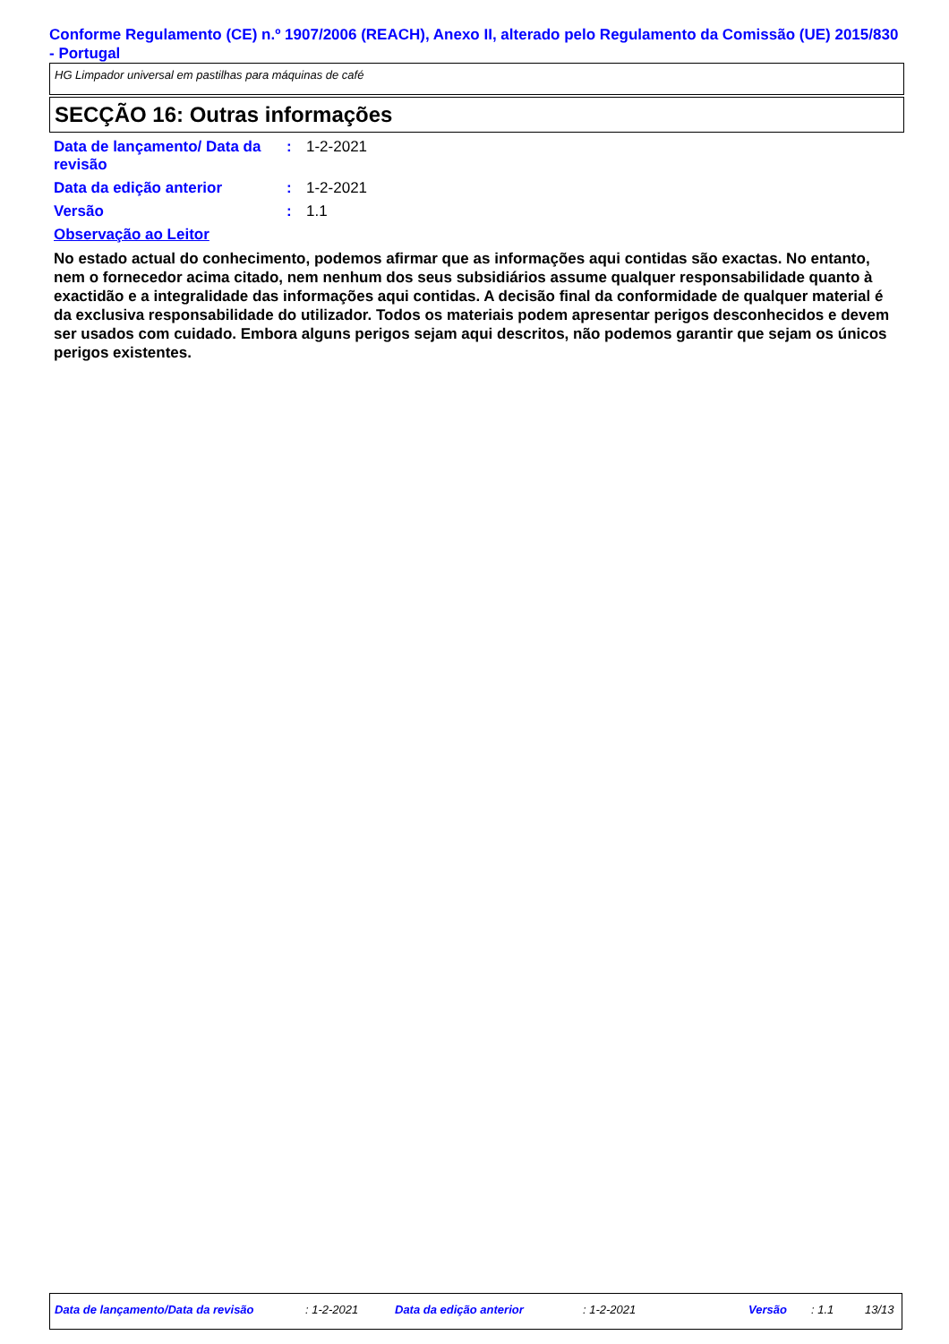Conforme Regulamento (CE) n.º 1907/2006 (REACH), Anexo II, alterado pelo Regulamento da Comissão (UE) 2015/830 - Portugal
HG Limpador universal em pastilhas para máquinas de café
SECÇÃO 16: Outras informações
| Data de lançamento/ Data da revisão | : | 1-2-2021 |
| Data da edição anterior | : | 1-2-2021 |
| Versão | : | 1.1 |
Observação ao Leitor
No estado actual do conhecimento, podemos afirmar que as informações aqui contidas são exactas. No entanto, nem o fornecedor acima citado, nem nenhum dos seus subsidiários assume qualquer responsabilidade quanto à exactidão e a integralidade das informações aqui contidas. A decisão final da conformidade de qualquer material é da exclusiva responsabilidade do utilizador. Todos os materiais podem apresentar perigos desconhecidos e devem ser usados com cuidado. Embora alguns perigos sejam aqui descritos, não podemos garantir que sejam os únicos perigos existentes.
Data de lançamento/Data da revisão : 1-2-2021 Data da edição anterior : 1-2-2021 Versão : 1.1 13/13